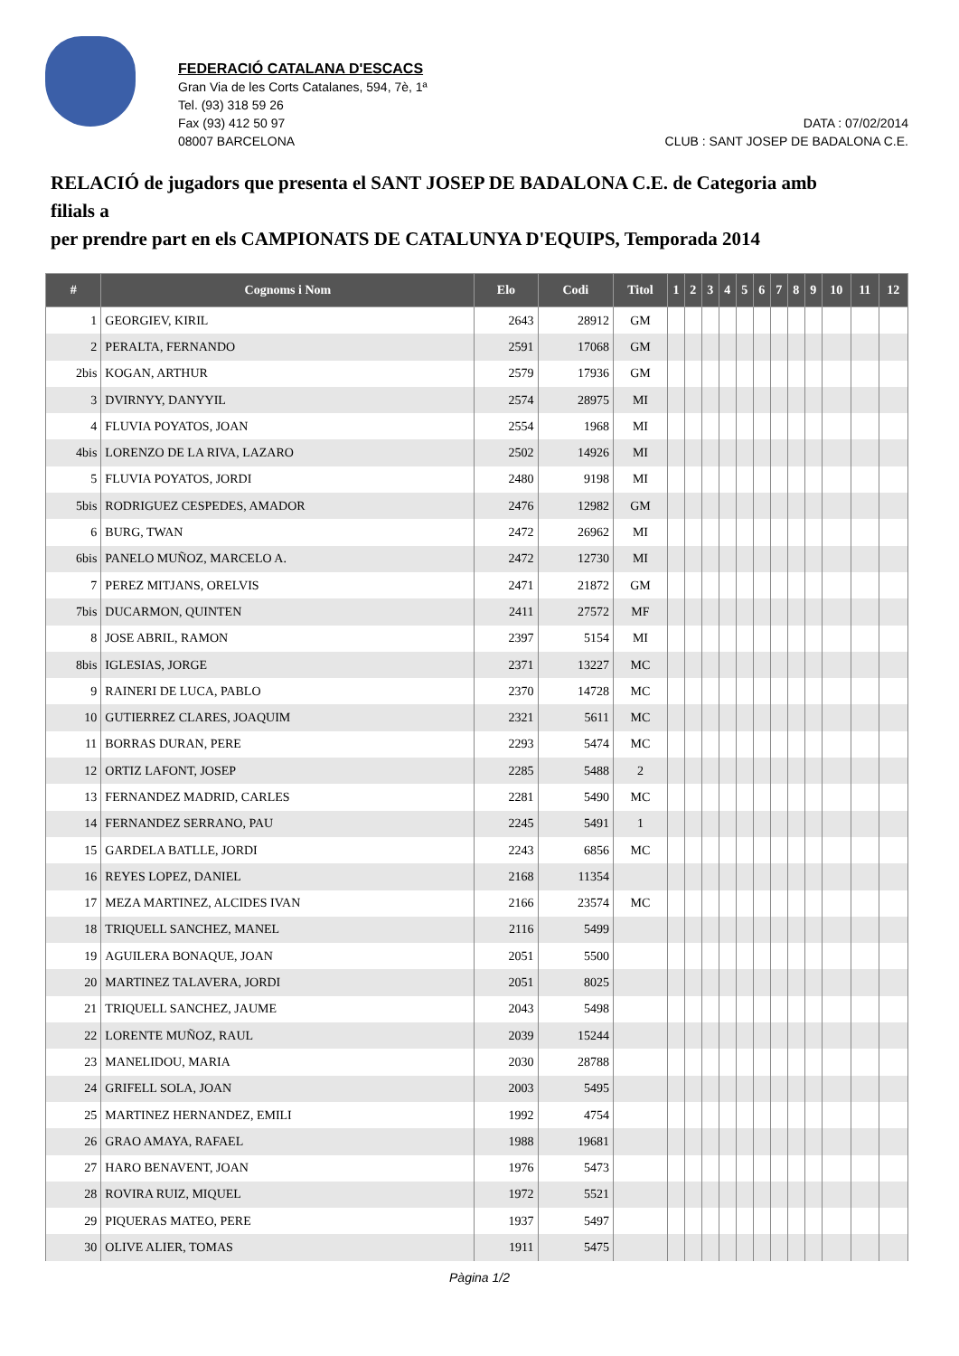FEDERACIÓ CATALANA D'ESCACS
Gran Via de les Corts Catalanes, 594, 7è, 1ª
Tel. (93) 318 59 26
Fax (93) 412 50 97
08007 BARCELONA
DATA : 07/02/2014
CLUB : SANT JOSEP DE BADALONA C.E.
RELACIÓ de jugadors que presenta el SANT JOSEP DE BADALONA C.E. de Categoria amb filials a
per prendre part en els CAMPIONATS DE CATALUNYA D'EQUIPS, Temporada 2014
| # | Cognoms i Nom | Elo | Codi | Titol | 1 | 2 | 3 | 4 | 5 | 6 | 7 | 8 | 9 | 10 | 11 | 12 |
| --- | --- | --- | --- | --- | --- | --- | --- | --- | --- | --- | --- | --- | --- | --- | --- | --- |
| 1 | GEORGIEV, KIRIL | 2643 | 28912 | GM | | | | | | | | | | | | |
| 2 | PERALTA, FERNANDO | 2591 | 17068 | GM | | | | | | | | | | | | |
| 2bis | KOGAN, ARTHUR | 2579 | 17936 | GM | | | | | | | | | | | | |
| 3 | DVIRNYY, DANYYIL | 2574 | 28975 | MI | | | | | | | | | | | | |
| 4 | FLUVIA POYATOS, JOAN | 2554 | 1968 | MI | | | | | | | | | | | | |
| 4bis | LORENZO DE LA RIVA, LAZARO | 2502 | 14926 | MI | | | | | | | | | | | | |
| 5 | FLUVIA POYATOS, JORDI | 2480 | 9198 | MI | | | | | | | | | | | | |
| 5bis | RODRIGUEZ CESPEDES, AMADOR | 2476 | 12982 | GM | | | | | | | | | | | | |
| 6 | BURG, TWAN | 2472 | 26962 | MI | | | | | | | | | | | | |
| 6bis | PANELO MUÑOZ, MARCELO A. | 2472 | 12730 | MI | | | | | | | | | | | | |
| 7 | PEREZ MITJANS, ORELVIS | 2471 | 21872 | GM | | | | | | | | | | | | |
| 7bis | DUCARMON, QUINTEN | 2411 | 27572 | MF | | | | | | | | | | | | |
| 8 | JOSE ABRIL, RAMON | 2397 | 5154 | MI | | | | | | | | | | | | |
| 8bis | IGLESIAS, JORGE | 2371 | 13227 | MC | | | | | | | | | | | | |
| 9 | RAINERI DE LUCA, PABLO | 2370 | 14728 | MC | | | | | | | | | | | | |
| 10 | GUTIERREZ CLARES, JOAQUIM | 2321 | 5611 | MC | | | | | | | | | | | | |
| 11 | BORRAS DURAN, PERE | 2293 | 5474 | MC | | | | | | | | | | | | |
| 12 | ORTIZ LAFONT, JOSEP | 2285 | 5488 | 2 | | | | | | | | | | | | |
| 13 | FERNANDEZ MADRID, CARLES | 2281 | 5490 | MC | | | | | | | | | | | | |
| 14 | FERNANDEZ SERRANO, PAU | 2245 | 5491 | 1 | | | | | | | | | | | | |
| 15 | GARDELA BATLLE, JORDI | 2243 | 6856 | MC | | | | | | | | | | | | |
| 16 | REYES LOPEZ, DANIEL | 2168 | 11354 | | | | | | | | | | | | | |
| 17 | MEZA MARTINEZ, ALCIDES IVAN | 2166 | 23574 | MC | | | | | | | | | | | | |
| 18 | TRIQUELL SANCHEZ, MANEL | 2116 | 5499 | | | | | | | | | | | | | |
| 19 | AGUILERA BONAQUE, JOAN | 2051 | 5500 | | | | | | | | | | | | | |
| 20 | MARTINEZ TALAVERA, JORDI | 2051 | 8025 | | | | | | | | | | | | | |
| 21 | TRIQUELL SANCHEZ, JAUME | 2043 | 5498 | | | | | | | | | | | | | |
| 22 | LORENTE MUÑOZ, RAUL | 2039 | 15244 | | | | | | | | | | | | | |
| 23 | MANELIDOU, MARIA | 2030 | 28788 | | | | | | | | | | | | | |
| 24 | GRIFELL SOLA, JOAN | 2003 | 5495 | | | | | | | | | | | | | |
| 25 | MARTINEZ HERNANDEZ, EMILI | 1992 | 4754 | | | | | | | | | | | | | |
| 26 | GRAO AMAYA, RAFAEL | 1988 | 19681 | | | | | | | | | | | | | |
| 27 | HARO BENAVENT, JOAN | 1976 | 5473 | | | | | | | | | | | | | |
| 28 | ROVIRA RUIZ, MIQUEL | 1972 | 5521 | | | | | | | | | | | | | |
| 29 | PIQUERAS MATEO, PERE | 1937 | 5497 | | | | | | | | | | | | | |
| 30 | OLIVE ALIER, TOMAS | 1911 | 5475 | | | | | | | | | | | | | |
Pàgina 1/2